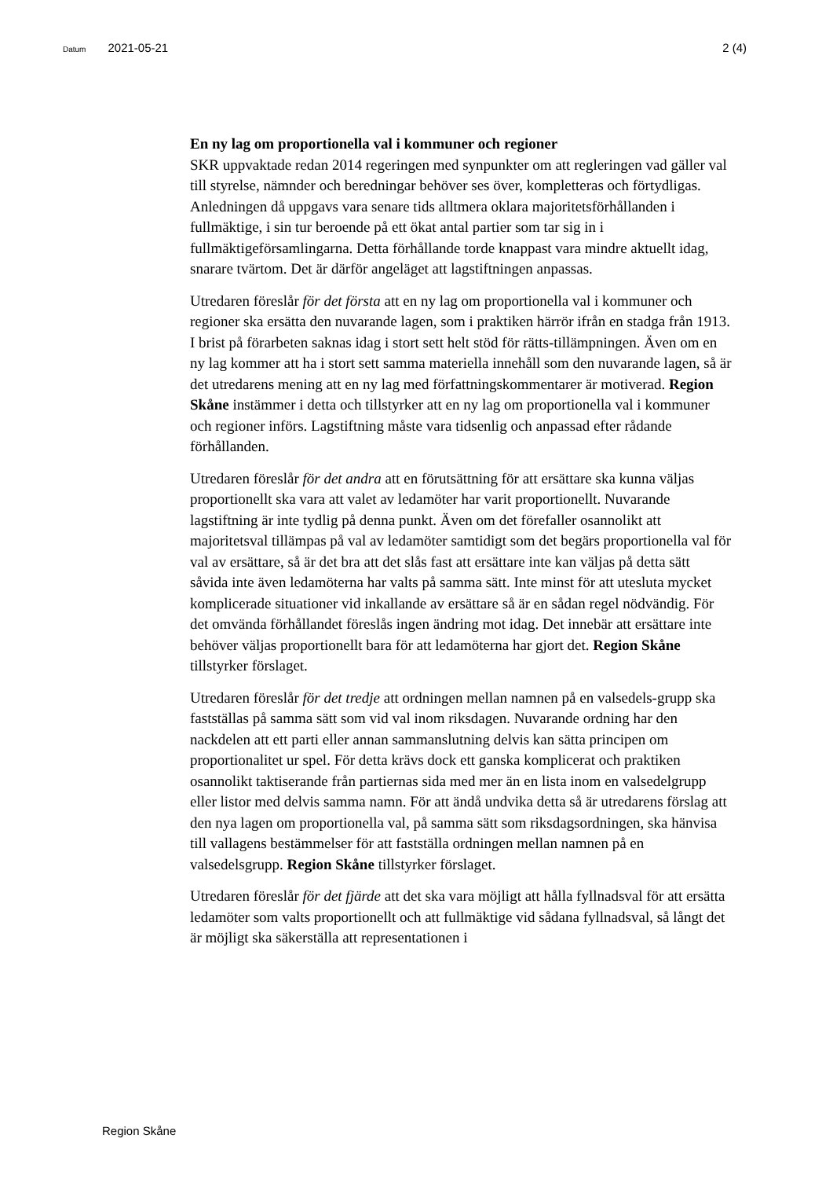Datum 2021-05-21 2 (4)
En ny lag om proportionella val i kommuner och regioner
SKR uppvaktade redan 2014 regeringen med synpunkter om att regleringen vad gäller val till styrelse, nämnder och beredningar behöver ses över, kompletteras och förtydligas. Anledningen då uppgavs vara senare tids alltmera oklara majoritetsförhållanden i fullmäktige, i sin tur beroende på ett ökat antal partier som tar sig in i fullmäktigeförsamlingarna. Detta förhållande torde knappast vara mindre aktuellt idag, snarare tvärtom. Det är därför angeläget att lagstiftningen anpassas.
Utredaren föreslår för det första att en ny lag om proportionella val i kommuner och regioner ska ersätta den nuvarande lagen, som i praktiken härrör ifrån en stadga från 1913. I brist på förarbeten saknas idag i stort sett helt stöd för rätts-tillämpningen. Även om en ny lag kommer att ha i stort sett samma materiella innehåll som den nuvarande lagen, så är det utredarens mening att en ny lag med författningskommentarer är motiverad. Region Skåne instämmer i detta och tillstyrker att en ny lag om proportionella val i kommuner och regioner införs. Lagstiftning måste vara tidsenlig och anpassad efter rådande förhållanden.
Utredaren föreslår för det andra att en förutsättning för att ersättare ska kunna väljas proportionellt ska vara att valet av ledamöter har varit proportionellt. Nuvarande lagstiftning är inte tydlig på denna punkt. Även om det förefaller osannolikt att majoritetsval tillämpas på val av ledamöter samtidigt som det begärs proportionella val för val av ersättare, så är det bra att det slås fast att ersättare inte kan väljas på detta sätt såvida inte även ledamöterna har valts på samma sätt. Inte minst för att utesluta mycket komplicerade situationer vid inkallande av ersättare så är en sådan regel nödvändig. För det omvända förhållandet föreslås ingen ändring mot idag. Det innebär att ersättare inte behöver väljas proportionellt bara för att ledamöterna har gjort det. Region Skåne tillstyrker förslaget.
Utredaren föreslår för det tredje att ordningen mellan namnen på en valsedels-grupp ska fastställas på samma sätt som vid val inom riksdagen. Nuvarande ordning har den nackdelen att ett parti eller annan sammanslutning delvis kan sätta principen om proportionalitet ur spel. För detta krävs dock ett ganska komplicerat och praktiken osannolikt taktiserande från partiernas sida med mer än en lista inom en valsedelgrupp eller listor med delvis samma namn. För att ändå undvika detta så är utredarens förslag att den nya lagen om proportionella val, på samma sätt som riksdagsordningen, ska hänvisa till vallagens bestämmelser för att fastställa ordningen mellan namnen på en valsedelsgrupp. Region Skåne tillstyrker förslaget.
Utredaren föreslår för det fjärde att det ska vara möjligt att hålla fyllnadsval för att ersätta ledamöter som valts proportionellt och att fullmäktige vid sådana fyllnadsval, så långt det är möjligt ska säkerställa att representationen i
Region Skåne